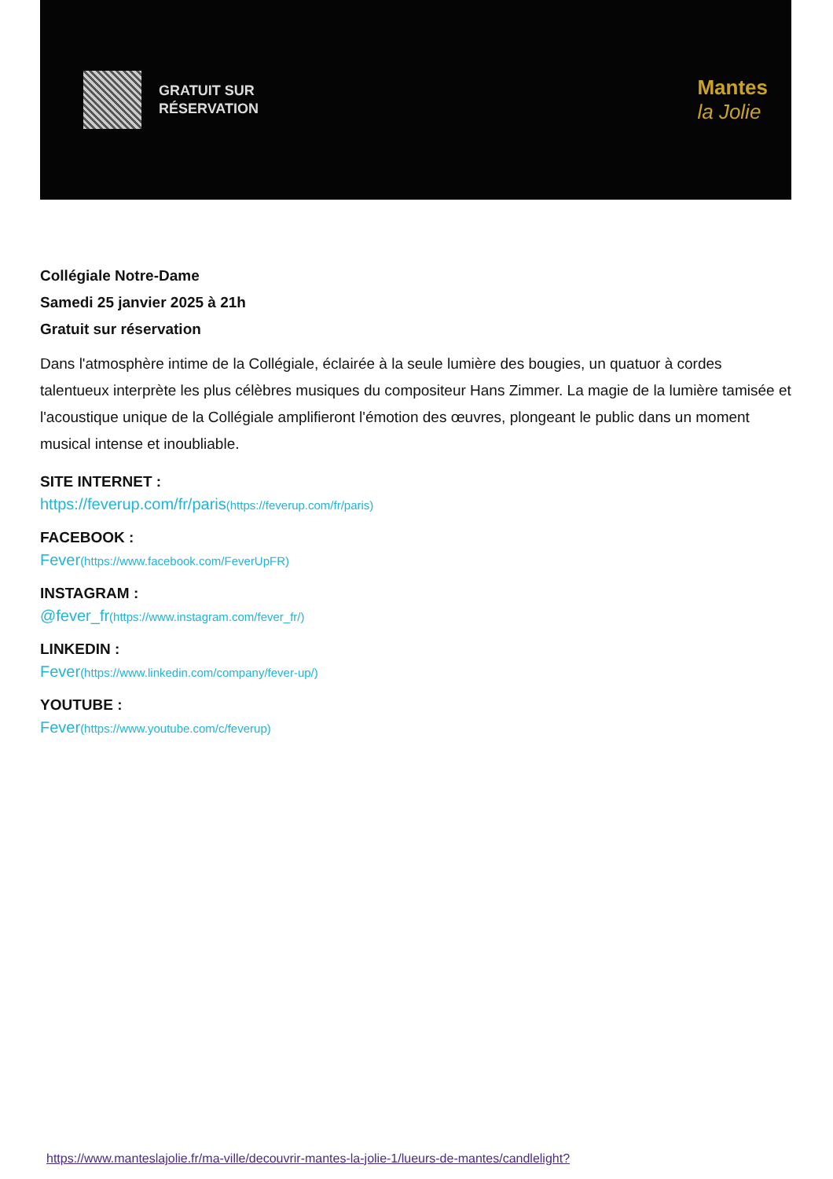GRATUIT SUR
RÉSERVATION
Mantes
la Jolie
Collégiale Notre-Dame
Samedi 25 janvier 2025 à 21h
Gratuit sur réservation
Dans l'atmosphère intime de la Collégiale, éclairée à la seule lumière des bougies, un quatuor à cordes talentueux interprète les plus célèbres musiques du compositeur Hans Zimmer. La magie de la lumière tamisée et l'acoustique unique de la Collégiale amplifieront l'émotion des œuvres, plongeant le public dans un moment musical intense et inoubliable.
SITE INTERNET :
https://feverup.com/fr/paris(https://feverup.com/fr/paris)
FACEBOOK :
Fever(https://www.facebook.com/FeverUpFR)
INSTAGRAM :
@fever_fr(https://www.instagram.com/fever_fr/)
LINKEDIN :
Fever(https://www.linkedin.com/company/fever-up/)
YOUTUBE :
Fever(https://www.youtube.com/c/feverup)
https://www.manteslajolie.fr/ma-ville/decouvrir-mantes-la-jolie-1/lueurs-de-mantes/candlelight?